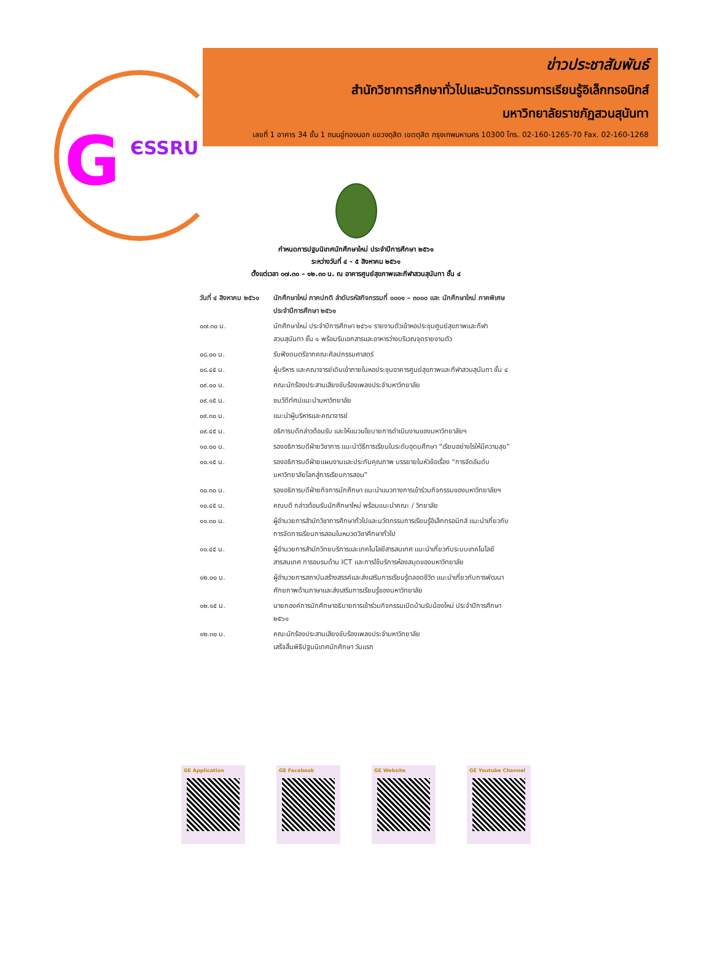G ЄSSRU
ข่าวประชาสัมพันธ์
สำนักวิชาการศึกษาทั่วไปและนวัตกรรมการเรียนรู้อิเล็กทรอนิกส์
มหาวิทยาลัยราชภัฏสวนสุนันทา
เลขที่ 1 อาคาร 34 ชั้น 1 ถนนอู่ทองนอก แขวงดุสิต เขตดุสิต กรุงเทพมหานคร 10300 โทร. 02-160-1265-70 Fax. 02-160-1268
กำหนดการปฐมนิเทศนักศึกษาใหม่ ประจำปีการศึกษา ๒๕๖๑
ระหว่างวันที่ ๔ - ๕ สิงหาคม ๒๕๖๑
ตั้งแต่เวลา ๐๗.๓๐ – ๑๒.๓๐ น. ณ อาคารศูนย์สุขภาพและกีฬาสวนสุนันทา ชั้น ๔
| วันที่ ๔ สิงหาคม ๒๕๖๑ | นักศึกษาใหม่ ภาคปกติ ลำดับรหัสกิจกรรมที่ ๐๐๐๑ – ๓๐๐๐ และ นักศึกษาใหม่ ภาคพิเศษ ประจำปีการศึกษา ๒๕๖๑ |
| ๐๗.๓๐ น. | นักศึกษาใหม่ ประจำปีการศึกษา ๒๕๖๑ รายงานตัวเข้าหอประชุมศูนย์สุขภาพและกีฬาสวนสุนันทา ชั้น ๑ พร้อมรับเอกสารและอาหารว่างบริเวณจุดรายงานตัว |
| ๐๘.๐๐ น. | รับฟังดนตรีจากคณะศิลปกรรมศาสตร์ |
| ๐๘.๔๕ น. | ผู้บริหาร และคณาจารย์เดินเข้าภายในหอประชุมอาคารศูนย์สุขภาพและกีฬาสวนสุนันทา ชั้น ๔ |
| ๐๙.๐๐ น. | คณะนักร้องประสานเสียงขับร้องเพลงประจำมหาวิทยาลัย |
| ๐๙.๑๕ น. | ชมวีดีทัศน์แนะนำมหาวิทยาลัย |
| ๐๙.๓๐ น. | แนะนำผู้บริหารและคณาจารย์ |
| ๐๙.๔๕ น. | อธิการบดีกล่าวต้อนรับ และให้แนวนโยบายการดำเนินงานของมหาวิทยาลัยฯ |
| ๑๐.๐๐ น. | รองอธิการบดีฝ่ายวิชาการ แนะนำวิธีการเรียนในระดับอุดมศึกษา “เรียนอย่างไรให้มีความสุข” |
| ๑๐.๑๕ น. | รองอธิการบดีฝ่ายแผนงานและประกันคุณภาพ บรรยายในหัวข้อเรื่อง “การจัดอันดับมหาวิทยาลัยโลกสู่การเรียนการสอน” |
| ๑๐.๓๐ น. | รองอธิการบดีฝ่ายกิจการนักศึกษา แนะนำแนวทางการเข้าร่วมกิจกรรมของมหาวิทยาลัยฯ |
| ๑๐.๔๕ น. | คณบดี กล่าวต้อนรับนักศึกษาใหม่ พร้อมแนะนำคณะ / วิทยาลัย |
| ๑๑.๓๐ น. | ผู้อำนวยการสำนักวิชาการศึกษาทั่วไปและนวัตกรรมการเรียนรู้อิเล็กทรอนิกส์ แนะนำเกี่ยวกับการจัดการเรียนการสอนในหมวดวิชาศึกษาทั่วไป |
| ๑๑.๔๕ น. | ผู้อำนวยการสำนักวิทยบริการและเทคโนโลยีสารสนเทศ แนะนำเกี่ยวกับระบบเทคโนโลยีสารสนเทศ การอบรมด้าน ICT และการใช้บริการห้องสมุดของมหาวิทยาลัย |
| ๑๒.๐๐ น. | ผู้อำนวยการสถาบันสร้างสรรค์และส่งเสริมการเรียนรู้ตลอดชีวิต แนะนำเกี่ยวกับการพัฒนาศักยภาพด้านภาษาและส่งเสริมการเรียนรู้ของมหาวิทยาลัย |
| ๑๒.๑๕ น. | นายกองค์การนักศึกษาอธิบายการเข้าร่วมกิจกรรมเปิดบ้านรับน้องใหม่ ประจำปีการศึกษา ๒๕๖๑ |
| ๑๒.๓๐ น. | คณะนักร้องประสานเสียงขับร้องเพลงประจำมหาวิทยาลัย เสร็จสิ้นพิธีปฐมนิเทศนักศึกษา วันแรก |
GE Application GE Facebook GE Website GE Youtube Channel